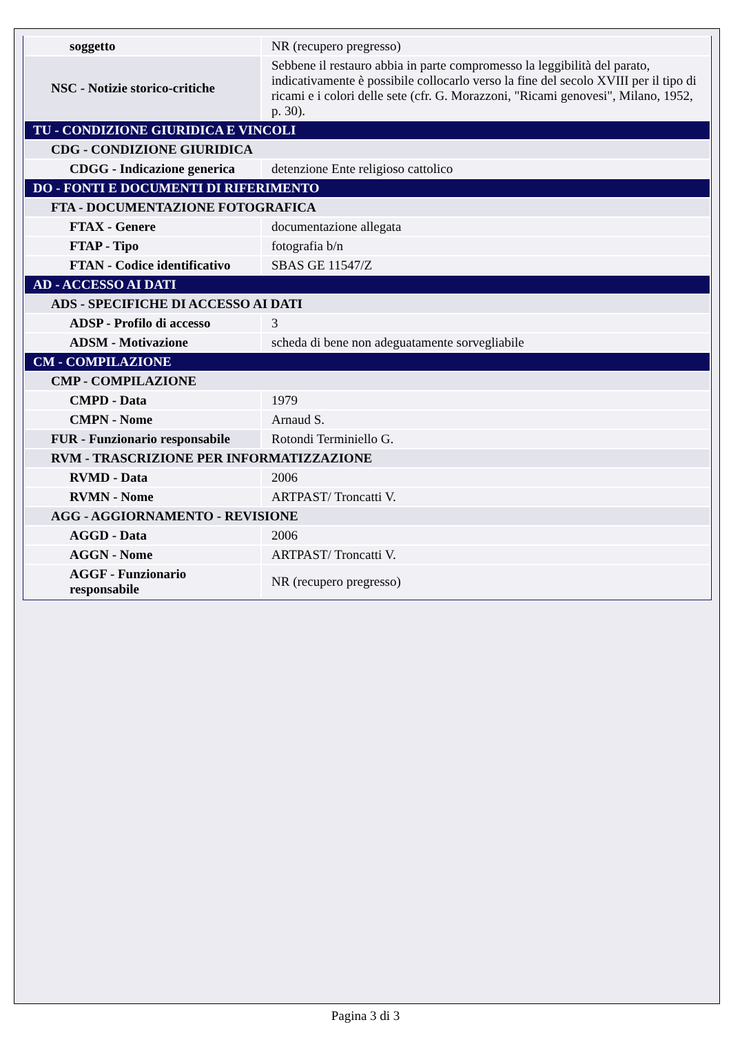| soggetto | NR (recupero pregresso) |
| NSC - Notizie storico-critiche | Sebbene il restauro abbia in parte compromesso la leggibilità del parato, indicativamente è possibile collocarlo verso la fine del secolo XVIII per il tipo di ricami e i colori delle sete (cfr. G. Morazzoni, "Ricami genovesi", Milano, 1952, p. 30). |
| TU - CONDIZIONE GIURIDICA E VINCOLI | |
| CDG - CONDIZIONE GIURIDICA | |
| CDGG - Indicazione generica | detenzione Ente religioso cattolico |
| DO - FONTI E DOCUMENTI DI RIFERIMENTO | |
| FTA - DOCUMENTAZIONE FOTOGRAFICA | |
| FTAX - Genere | documentazione allegata |
| FTAP - Tipo | fotografia b/n |
| FTAN - Codice identificativo | SBAS GE 11547/Z |
| AD - ACCESSO AI DATI | |
| ADS - SPECIFICHE DI ACCESSO AI DATI | |
| ADSP - Profilo di accesso | 3 |
| ADSM - Motivazione | scheda di bene non adeguatamente sorvegliabile |
| CM - COMPILAZIONE | |
| CMP - COMPILAZIONE | |
| CMPD - Data | 1979 |
| CMPN - Nome | Arnaud S. |
| FUR - Funzionario responsabile | Rotondi Terminiello G. |
| RVM - TRASCRIZIONE PER INFORMATIZZAZIONE | |
| RVMD - Data | 2006 |
| RVMN - Nome | ARTPAST/ Troncatti V. |
| AGG - AGGIORNAMENTO - REVISIONE | |
| AGGD - Data | 2006 |
| AGGN - Nome | ARTPAST/ Troncatti V. |
| AGGF - Funzionario responsabile | NR (recupero pregresso) |
Pagina 3 di 3